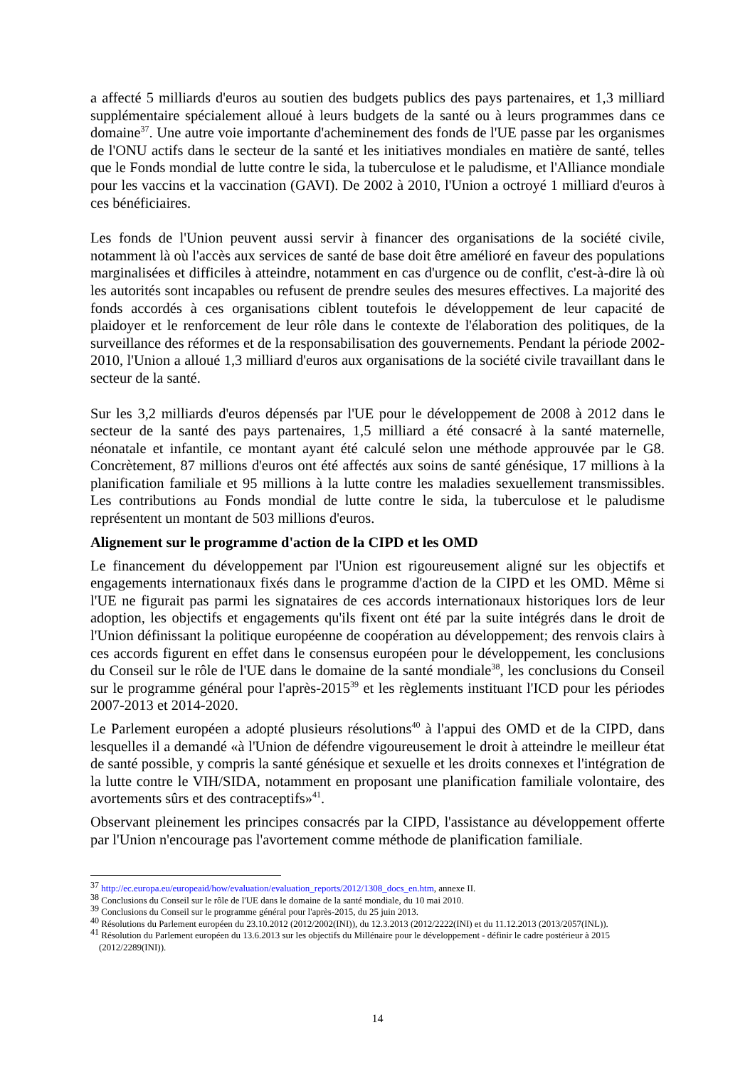a affecté 5 milliards d'euros au soutien des budgets publics des pays partenaires, et 1,3 milliard supplémentaire spécialement alloué à leurs budgets de la santé ou à leurs programmes dans ce domaine<sup>37</sup>. Une autre voie importante d'acheminement des fonds de l'UE passe par les organismes de l'ONU actifs dans le secteur de la santé et les initiatives mondiales en matière de santé, telles que le Fonds mondial de lutte contre le sida, la tuberculose et le paludisme, et l'Alliance mondiale pour les vaccins et la vaccination (GAVI). De 2002 à 2010, l'Union a octroyé 1 milliard d'euros à ces bénéficiaires.
Les fonds de l'Union peuvent aussi servir à financer des organisations de la société civile, notamment là où l'accès aux services de santé de base doit être amélioré en faveur des populations marginalisées et difficiles à atteindre, notamment en cas d'urgence ou de conflit, c'est-à-dire là où les autorités sont incapables ou refusent de prendre seules des mesures effectives. La majorité des fonds accordés à ces organisations ciblent toutefois le développement de leur capacité de plaidoyer et le renforcement de leur rôle dans le contexte de l'élaboration des politiques, de la surveillance des réformes et de la responsabilisation des gouvernements. Pendant la période 2002-2010, l'Union a alloué 1,3 milliard d'euros aux organisations de la société civile travaillant dans le secteur de la santé.
Sur les 3,2 milliards d'euros dépensés par l'UE pour le développement de 2008 à 2012 dans le secteur de la santé des pays partenaires, 1,5 milliard a été consacré à la santé maternelle, néonatale et infantile, ce montant ayant été calculé selon une méthode approuvée par le G8. Concrètement, 87 millions d'euros ont été affectés aux soins de santé génésique, 17 millions à la planification familiale et 95 millions à la lutte contre les maladies sexuellement transmissibles. Les contributions au Fonds mondial de lutte contre le sida, la tuberculose et le paludisme représentent un montant de 503 millions d'euros.
Alignement sur le programme d'action de la CIPD et les OMD
Le financement du développement par l'Union est rigoureusement aligné sur les objectifs et engagements internationaux fixés dans le programme d'action de la CIPD et les OMD. Même si l'UE ne figurait pas parmi les signataires de ces accords internationaux historiques lors de leur adoption, les objectifs et engagements qu'ils fixent ont été par la suite intégrés dans le droit de l'Union définissant la politique européenne de coopération au développement; des renvois clairs à ces accords figurent en effet dans le consensus européen pour le développement, les conclusions du Conseil sur le rôle de l'UE dans le domaine de la santé mondiale<sup>38</sup>, les conclusions du Conseil sur le programme général pour l'après-2015<sup>39</sup> et les règlements instituant l'ICD pour les périodes 2007-2013 et 2014-2020.
Le Parlement européen a adopté plusieurs résolutions<sup>40</sup> à l'appui des OMD et de la CIPD, dans lesquelles il a demandé «à l'Union de défendre vigoureusement le droit à atteindre le meilleur état de santé possible, y compris la santé génésique et sexuelle et les droits connexes et l'intégration de la lutte contre le VIH/SIDA, notamment en proposant une planification familiale volontaire, des avortements sûrs et des contraceptifs»<sup>41</sup>.
Observant pleinement les principes consacrés par la CIPD, l'assistance au développement offerte par l'Union n'encourage pas l'avortement comme méthode de planification familiale.
<sup>37</sup> http://ec.europa.eu/europeaid/how/evaluation/evaluation_reports/2012/1308_docs_en.htm, annexe II.
<sup>38</sup> Conclusions du Conseil sur le rôle de l'UE dans le domaine de la santé mondiale, du 10 mai 2010.
<sup>39</sup> Conclusions du Conseil sur le programme général pour l'après-2015, du 25 juin 2013.
<sup>40</sup> Résolutions du Parlement européen du 23.10.2012 (2012/2002(INI)), du 12.3.2013 (2012/2222(INI) et du 11.12.2013 (2013/2057(INL)).
<sup>41</sup> Résolution du Parlement européen du 13.6.2013 sur les objectifs du Millénaire pour le développement - définir le cadre postérieur à 2015 (2012/2289(INI)).
14